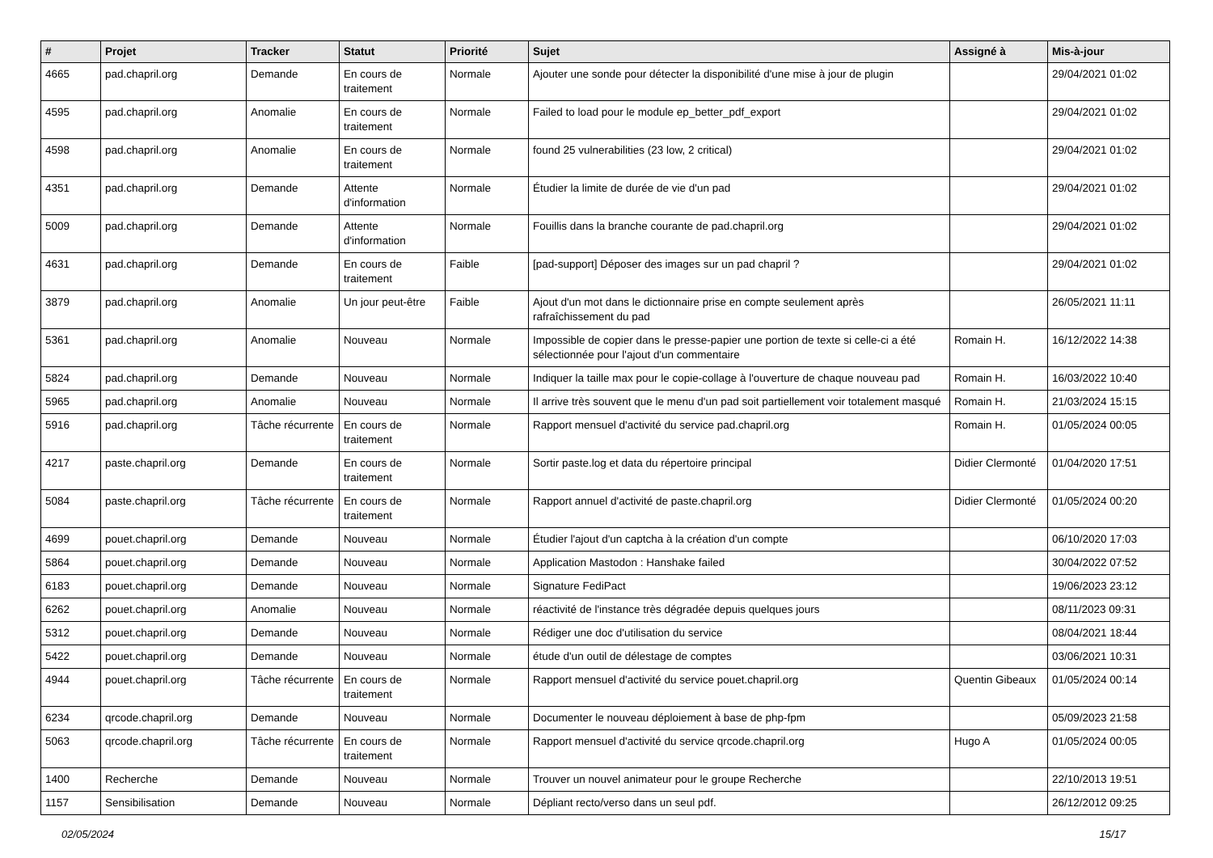| # | Projet | Tracker | Statut | Priorité | Sujet | Assigné à | Mis-à-jour |
| --- | --- | --- | --- | --- | --- | --- | --- |
| 4665 | pad.chapril.org | Demande | En cours de traitement | Normale | Ajouter une sonde pour détecter la disponibilité d'une mise à jour de plugin | | 29/04/2021 01:02 |
| 4595 | pad.chapril.org | Anomalie | En cours de traitement | Normale | Failed to load pour le module ep_better_pdf_export | | 29/04/2021 01:02 |
| 4598 | pad.chapril.org | Anomalie | En cours de traitement | Normale | found 25 vulnerabilities (23 low, 2 critical) | | 29/04/2021 01:02 |
| 4351 | pad.chapril.org | Demande | Attente d'information | Normale | Étudier la limite de durée de vie d'un pad | | 29/04/2021 01:02 |
| 5009 | pad.chapril.org | Demande | Attente d'information | Normale | Fouillis dans la branche courante de pad.chapril.org | | 29/04/2021 01:02 |
| 4631 | pad.chapril.org | Demande | En cours de traitement | Faible | [pad-support] Déposer des images sur un pad chapril ? | | 29/04/2021 01:02 |
| 3879 | pad.chapril.org | Anomalie | Un jour peut-être | Faible | Ajout d'un mot dans le dictionnaire prise en compte seulement après rafraîchissement du pad | | 26/05/2021 11:11 |
| 5361 | pad.chapril.org | Anomalie | Nouveau | Normale | Impossible de copier dans le presse-papier une portion de texte si celle-ci a été sélectionnée pour l'ajout d'un commentaire | Romain H. | 16/12/2022 14:38 |
| 5824 | pad.chapril.org | Demande | Nouveau | Normale | Indiquer la taille max pour le copie-collage à l'ouverture de chaque nouveau pad | Romain H. | 16/03/2022 10:40 |
| 5965 | pad.chapril.org | Anomalie | Nouveau | Normale | Il arrive très souvent que le menu d'un pad soit partiellement voir totalement masqué | Romain H. | 21/03/2024 15:15 |
| 5916 | pad.chapril.org | Tâche récurrente | En cours de traitement | Normale | Rapport mensuel d'activité du service pad.chapril.org | Romain H. | 01/05/2024 00:05 |
| 4217 | paste.chapril.org | Demande | En cours de traitement | Normale | Sortir paste.log et data du répertoire principal | Didier Clermonté | 01/04/2020 17:51 |
| 5084 | paste.chapril.org | Tâche récurrente | En cours de traitement | Normale | Rapport annuel d'activité de paste.chapril.org | Didier Clermonté | 01/05/2024 00:20 |
| 4699 | pouet.chapril.org | Demande | Nouveau | Normale | Étudier l'ajout d'un captcha à la création d'un compte | | 06/10/2020 17:03 |
| 5864 | pouet.chapril.org | Demande | Nouveau | Normale | Application Mastodon : Hanshake failed | | 30/04/2022 07:52 |
| 6183 | pouet.chapril.org | Demande | Nouveau | Normale | Signature FediPact | | 19/06/2023 23:12 |
| 6262 | pouet.chapril.org | Anomalie | Nouveau | Normale | réactivité de l'instance très dégradée depuis quelques jours | | 08/11/2023 09:31 |
| 5312 | pouet.chapril.org | Demande | Nouveau | Normale | Rédiger une doc d'utilisation du service | | 08/04/2021 18:44 |
| 5422 | pouet.chapril.org | Demande | Nouveau | Normale | étude d'un outil de délestage de comptes | | 03/06/2021 10:31 |
| 4944 | pouet.chapril.org | Tâche récurrente | En cours de traitement | Normale | Rapport mensuel d'activité du service pouet.chapril.org | Quentin Gibeaux | 01/05/2024 00:14 |
| 6234 | qrcode.chapril.org | Demande | Nouveau | Normale | Documenter le nouveau déploiement à base de php-fpm | | 05/09/2023 21:58 |
| 5063 | qrcode.chapril.org | Tâche récurrente | En cours de traitement | Normale | Rapport mensuel d'activité du service qrcode.chapril.org | Hugo A | 01/05/2024 00:05 |
| 1400 | Recherche | Demande | Nouveau | Normale | Trouver un nouvel animateur pour le groupe Recherche | | 22/10/2013 19:51 |
| 1157 | Sensibilisation | Demande | Nouveau | Normale | Dépliant recto/verso dans un seul pdf. | | 26/12/2012 09:25 |
02/05/2024 15/17